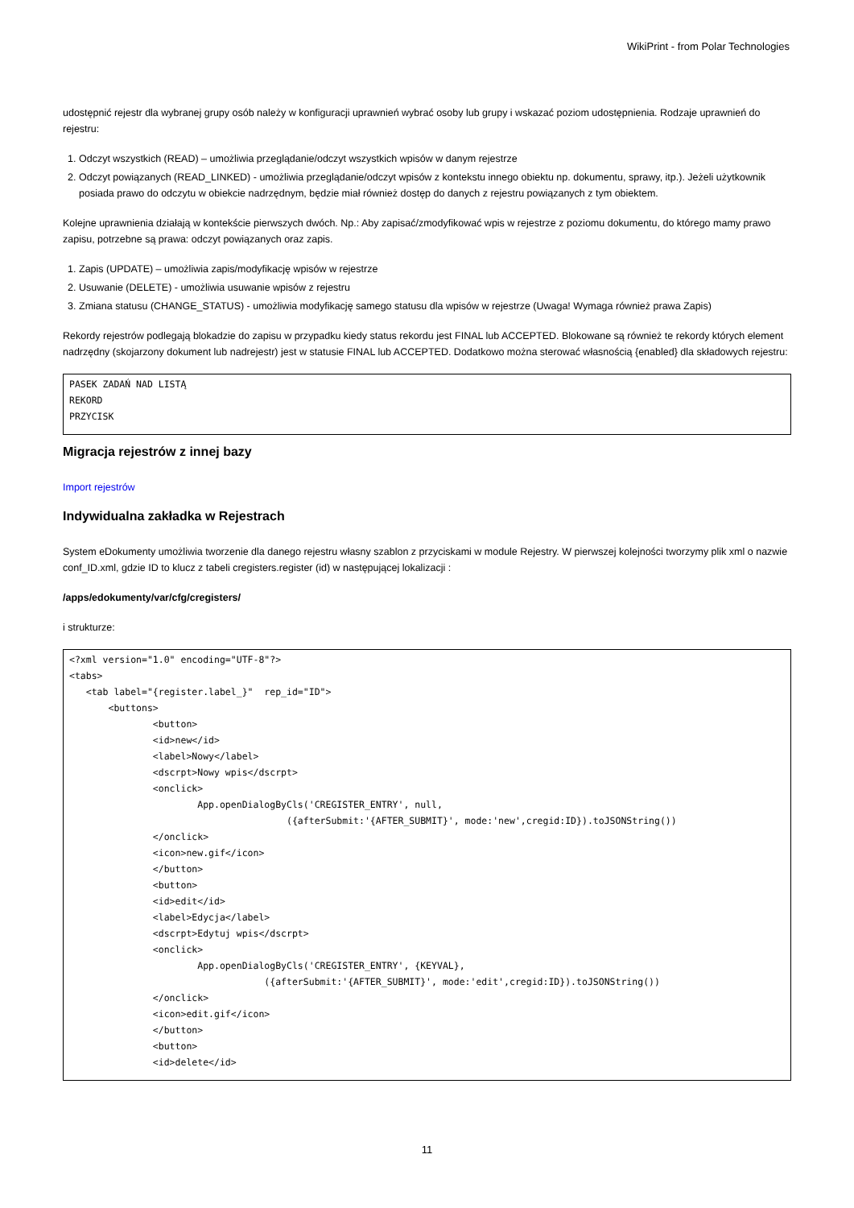WikiPrint - from Polar Technologies
udostępnić rejestr dla wybranej grupy osób należy w konfiguracji uprawnień wybrać osoby lub grupy i wskazać poziom udostępnienia. Rodzaje uprawnień do rejestru:
1. Odczyt wszystkich (READ) – umożliwia przeglądanie/odczyt wszystkich wpisów w danym rejestrze
2. Odczyt powiązanych (READ_LINKED) - umożliwia przeglądanie/odczyt wpisów z kontekstu innego obiektu np. dokumentu, sprawy, itp.). Jeżeli użytkownik posiada prawo do odczytu w obiekcie nadrzędnym, będzie miał również dostęp do danych z rejestru powiązanych z tym obiektem.
Kolejne uprawnienia działają w kontekście pierwszych dwóch. Np.: Aby zapisać/zmodyfikować wpis w rejestrze z poziomu dokumentu, do którego mamy prawo zapisu, potrzebne są prawa: odczyt powiązanych oraz zapis.
1. Zapis (UPDATE) – umożliwia zapis/modyfikację wpisów w rejestrze
2. Usuwanie (DELETE) - umożliwia usuwanie wpisów z rejestru
3. Zmiana statusu (CHANGE_STATUS) - umożliwia modyfikację samego statusu dla wpisów w rejestrze (Uwaga! Wymaga również prawa Zapis)
Rekordy rejestrów podlegają blokadzie do zapisu w przypadku kiedy status rekordu jest FINAL lub ACCEPTED. Blokowane są również te rekordy których element nadrzędny (skojarzony dokument lub nadrejestr) jest w statusie FINAL lub ACCEPTED. Dodatkowo można sterować własnością {enabled} dla składowych rejestru:
PASEK ZADAŃ NAD LISTĄ
REKORD
PRZYCISK
Migracja rejestrów z innej bazy
Import rejestrów
Indywidualna zakładka w Rejestrach
System eDokumenty umożliwia tworzenie dla danego rejestru własny szablon z przyciskami w module Rejestry. W pierwszej kolejności tworzymy plik xml o nazwie conf_ID.xml, gdzie ID to klucz z tabeli cregisters.register (id) w następującej lokalizacji :
/apps/edokumenty/var/cfg/cregisters/
i strukturze:
<?xml version="1.0" encoding="UTF-8"?>
<tabs>
   <tab label="{register.label_}"  rep_id="ID">
       <buttons>
               <button>
               <id>new</id>
               <label>Nowy</label>
               <dscrpt>Nowy wpis</dscrpt>
               <onclick>
                       App.openDialogByCls('CREGISTER_ENTRY', null,
                                       ({afterSubmit:'{AFTER_SUBMIT}', mode:'new',cregid:ID}).toJSONString())
               </onclick>
               <icon>new.gif</icon>
               </button>
               <button>
               <id>edit</id>
               <label>Edycja</label>
               <dscrpt>Edytuj wpis</dscrpt>
               <onclick>
                       App.openDialogByCls('CREGISTER_ENTRY', {KEYVAL},
                                   ({afterSubmit:'{AFTER_SUBMIT}', mode:'edit',cregid:ID}).toJSONString())
               </onclick>
               <icon>edit.gif</icon>
               </button>
               <button>
               <id>delete</id>
11